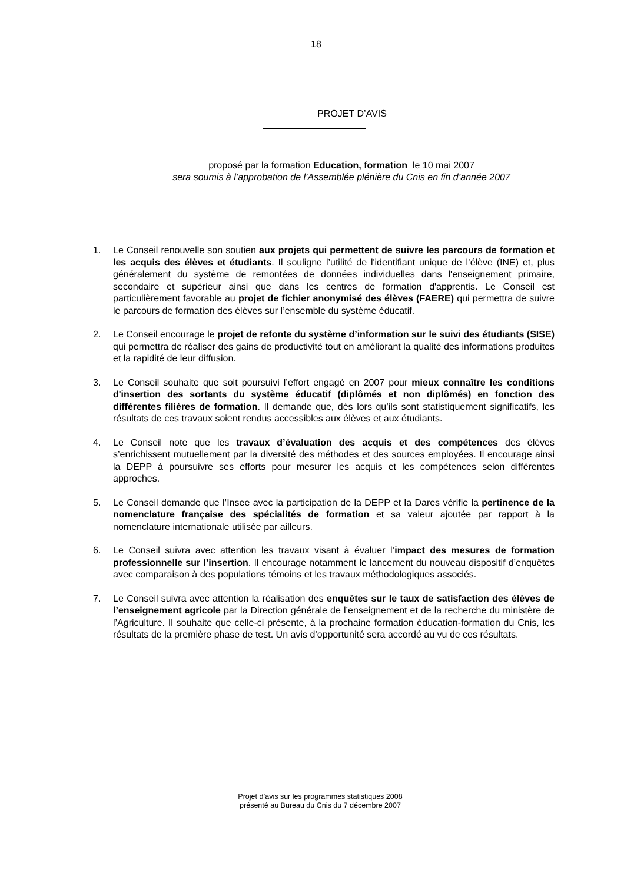18
PROJET D’AVIS
proposé par la formation Education, formation le 10 mai 2007
sera soumis à l’approbation de l’Assemblée plénière du Cnis en fin d’année 2007
1. Le Conseil renouvelle son soutien aux projets qui permettent de suivre les parcours de formation et les acquis des élèves et étudiants. Il souligne l’utilité de l'identifiant unique de l’élève (INE) et, plus généralement du système de remontées de données individuelles dans l'enseignement primaire, secondaire et supérieur ainsi que dans les centres de formation d'apprentis. Le Conseil est particulièrement favorable au projet de fichier anonymisé des élèves (FAERE) qui permettra de suivre le parcours de formation des élèves sur l’ensemble du système éducatif.
2. Le Conseil encourage le projet de refonte du système d’information sur le suivi des étudiants (SISE) qui permettra de réaliser des gains de productivité tout en améliorant la qualité des informations produites et la rapidité de leur diffusion.
3. Le Conseil souhaite que soit poursuivi l’effort engagé en 2007 pour mieux connaître les conditions d'insertion des sortants du système éducatif (diplômés et non diplômés) en fonction des différentes filières de formation. Il demande que, dès lors qu’ils sont statistiquement significatifs, les résultats de ces travaux soient rendus accessibles aux élèves et aux étudiants.
4. Le Conseil note que les travaux d’évaluation des acquis et des compétences des élèves s’enrichissent mutuellement par la diversité des méthodes et des sources employées. Il encourage ainsi la DEPP à poursuivre ses efforts pour mesurer les acquis et les compétences selon différentes approches.
5. Le Conseil demande que l’Insee avec la participation de la DEPP et la Dares vérifie la pertinence de la nomenclature française des spécialités de formation et sa valeur ajoutée par rapport à la nomenclature internationale utilisée par ailleurs.
6. Le Conseil suivra avec attention les travaux visant à évaluer l’impact des mesures de formation professionnelle sur l’insertion. Il encourage notamment le lancement du nouveau dispositif d’enquêtes avec comparaison à des populations témoins et les travaux méthodologiques associés.
7. Le Conseil suivra avec attention la réalisation des enquêtes sur le taux de satisfaction des élèves de l’enseignement agricole par la Direction générale de l’enseignement et de la recherche du ministère de l’Agriculture. Il souhaite que celle-ci présente, à la prochaine formation éducation-formation du Cnis, les résultats de la première phase de test. Un avis d’opportunité sera accordé au vu de ces résultats.
Projet d’avis sur les programmes statistiques 2008
présenté au Bureau du Cnis du 7 décembre 2007